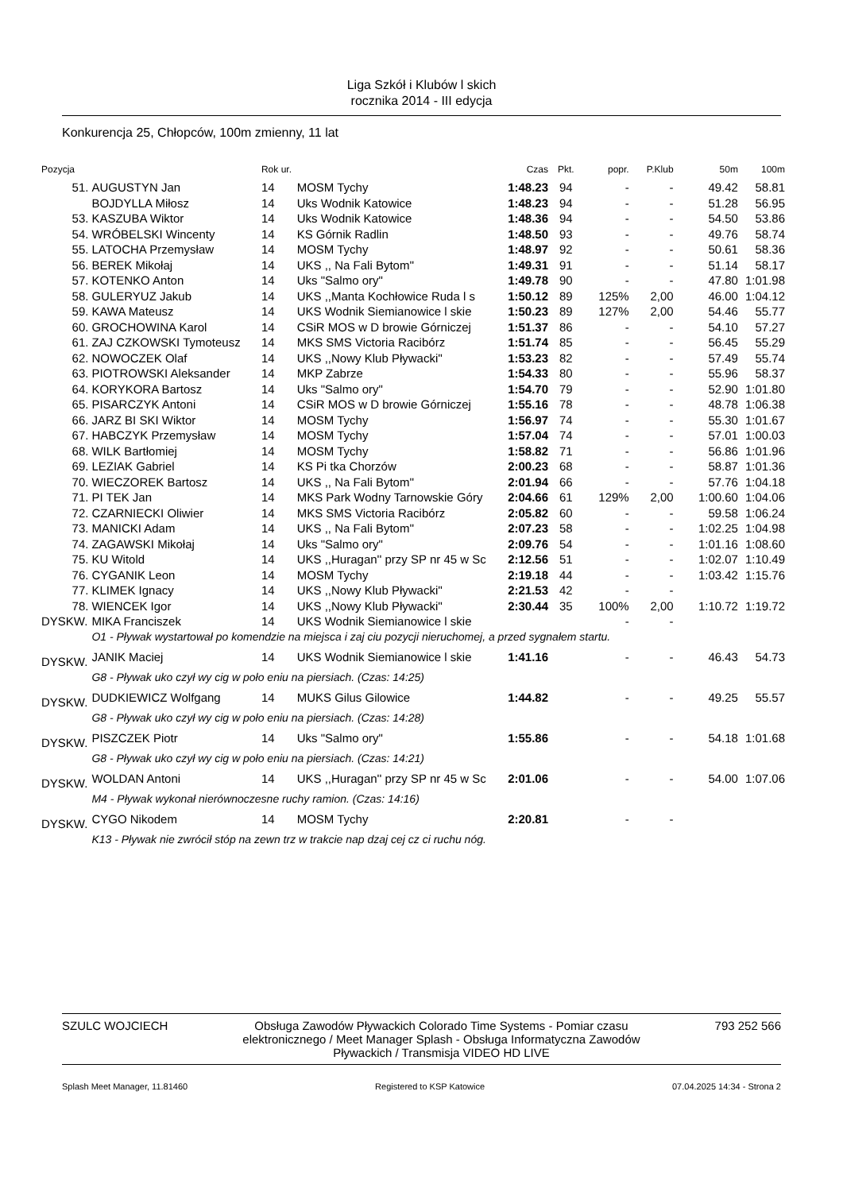Liga Szkół i Klubów l skich
rocznika 2014 - III edycja
Konkurencja 25, Chłopców, 100m zmienny, 11 lat
| Pozycja | | Rok ur. | | Czas | Pkt. | popr. | P.Klub | 50m | 100m |
| --- | --- | --- | --- | --- | --- | --- | --- | --- | --- |
| 51. | AUGUSTYN Jan | 14 | MOSM Tychy | 1:48.23 | 94 | - | - | 49.42 | 58.81 |
| | BOJDYLLA Miłosz | 14 | Uks Wodnik Katowice | 1:48.23 | 94 | - | - | 51.28 | 56.95 |
| 53. | KASZUBA Wiktor | 14 | Uks Wodnik Katowice | 1:48.36 | 94 | - | - | 54.50 | 53.86 |
| 54. | WRÓBELSKI Wincenty | 14 | KS Górnik Radlin | 1:48.50 | 93 | - | - | 49.76 | 58.74 |
| 55. | LATOCHA Przemysław | 14 | MOSM Tychy | 1:48.97 | 92 | - | - | 50.61 | 58.36 |
| 56. | BEREK Mikołaj | 14 | UKS ,, Na Fali Bytom'' | 1:49.31 | 91 | - | - | 51.14 | 58.17 |
| 57. | KOTENKO Anton | 14 | Uks "Salmo ory" | 1:49.78 | 90 | - | - | 47.80 | 1:01.98 |
| 58. | GULERYUZ Jakub | 14 | UKS ,,Manta Kochłowice Ruda l s | 1:50.12 | 89 | 125% | 2,00 | 46.00 | 1:04.12 |
| 59. | KAWA Mateusz | 14 | UKS Wodnik Siemianowice l skie | 1:50.23 | 89 | 127% | 2,00 | 54.46 | 55.77 |
| 60. | GROCHOWINA Karol | 14 | CSiR MOS w D browie Górniczej | 1:51.37 | 86 | - | - | 54.10 | 57.27 |
| 61. | ZAJ CZKOWSKI Tymoteusz | 14 | MKS SMS Victoria Racibórz | 1:51.74 | 85 | - | - | 56.45 | 55.29 |
| 62. | NOWOCZEK Olaf | 14 | UKS ,,Nowy Klub Pływacki'' | 1:53.23 | 82 | - | - | 57.49 | 55.74 |
| 63. | PIOTROWSKI Aleksander | 14 | MKP Zabrze | 1:54.33 | 80 | - | - | 55.96 | 58.37 |
| 64. | KORYKORA Bartosz | 14 | Uks "Salmo ory" | 1:54.70 | 79 | - | - | 52.90 | 1:01.80 |
| 65. | PISARCZYK Antoni | 14 | CSiR MOS w D browie Górniczej | 1:55.16 | 78 | - | - | 48.78 | 1:06.38 |
| 66. | JARZ BI SKI Wiktor | 14 | MOSM Tychy | 1:56.97 | 74 | - | - | 55.30 | 1:01.67 |
| 67. | HABCZYK Przemysław | 14 | MOSM Tychy | 1:57.04 | 74 | - | - | 57.01 | 1:00.03 |
| 68. | WILK Bartłomiej | 14 | MOSM Tychy | 1:58.82 | 71 | - | - | 56.86 | 1:01.96 |
| 69. | LEZIAK Gabriel | 14 | KS Pi tka Chorzów | 2:00.23 | 68 | - | - | 58.87 | 1:01.36 |
| 70. | WIECZOREK Bartosz | 14 | UKS ,, Na Fali Bytom'' | 2:01.94 | 66 | - | - | 57.76 | 1:04.18 |
| 71. | PI TEK Jan | 14 | MKS Park Wodny Tarnowskie Góry | 2:04.66 | 61 | 129% | 2,00 | 1:00.60 | 1:04.06 |
| 72. | CZARNIECKI Oliwier | 14 | MKS SMS Victoria Racibórz | 2:05.82 | 60 | - | - | 59.58 | 1:06.24 |
| 73. | MANICKI Adam | 14 | UKS ,, Na Fali Bytom'' | 2:07.23 | 58 | - | - | 1:02.25 | 1:04.98 |
| 74. | ZAGAWSKI Mikołaj | 14 | Uks "Salmo ory" | 2:09.76 | 54 | - | - | 1:01.16 | 1:08.60 |
| 75. | KU Witold | 14 | UKS ,,Huragan'' przy SP nr 45 w Sc | 2:12.56 | 51 | - | - | 1:02.07 | 1:10.49 |
| 76. | CYGANIK Leon | 14 | MOSM Tychy | 2:19.18 | 44 | - | - | 1:03.42 | 1:15.76 |
| 77. | KLIMEK Ignacy | 14 | UKS ,,Nowy Klub Pływacki'' | 2:21.53 | 42 | - | - | | |
| 78. | WIENCEK Igor | 14 | UKS ,,Nowy Klub Pływacki'' | 2:30.44 | 35 | 100% | 2,00 | 1:10.72 | 1:19.72 |
| DYSKW. | MIKA Franciszek | 14 | UKS Wodnik Siemianowice l skie | | | - | - | | |
| | O1 - Pływak wystartował po komendzie na miejsca i zaj ciu pozycji nieruchomej, a przed sygnałem startu. | | | | | | | | |
| DYSKW. | JANIK Maciej | 14 | UKS Wodnik Siemianowice l skie | 1:41.16 | | - | - | 46.43 | 54.73 |
| | G8 - Pływak uko czył wy cig w poło eniu na piersiach. (Czas: 14:25) | | | | | | | | |
| DYSKW. | DUDKIEWICZ Wolfgang | 14 | MUKS Gilus Gilowice | 1:44.82 | | - | - | 49.25 | 55.57 |
| | G8 - Pływak uko czył wy cig w poło eniu na piersiach. (Czas: 14:28) | | | | | | | | |
| DYSKW. | PISZCZEK Piotr | 14 | Uks "Salmo ory" | 1:55.86 | | - | - | 54.18 | 1:01.68 |
| | G8 - Pływak uko czył wy cig w poło eniu na piersiach. (Czas: 14:21) | | | | | | | | |
| DYSKW. | WOLDAN Antoni | 14 | UKS ,,Huragan'' przy SP nr 45 w Sc | 2:01.06 | | - | - | 54.00 | 1:07.06 |
| | M4 - Pływak wykonał nierównoczesne ruchy ramion. (Czas: 14:16) | | | | | | | | |
| DYSKW. | CYGO Nikodem | 14 | MOSM Tychy | 2:20.81 | | - | - | | |
| | K13 - Pływak nie zwrócił stóp na zewn trz w trakcie nap dzaj cej cz ci ruchu nóg. | | | | | | | | |
SZULC WOJCIECH Obsługa Zawodów Pływackich Colorado Time Systems - Pomiar czasu elektronicznego / Meet Manager Splash - Obsługa Informatyczna Zawodów Pływackich / Transmisja VIDEO HD LIVE 793 252 566
Splash Meet Manager, 11.81460 Registered to KSP Katowice 07.04.2025 14:34 - Strona 2